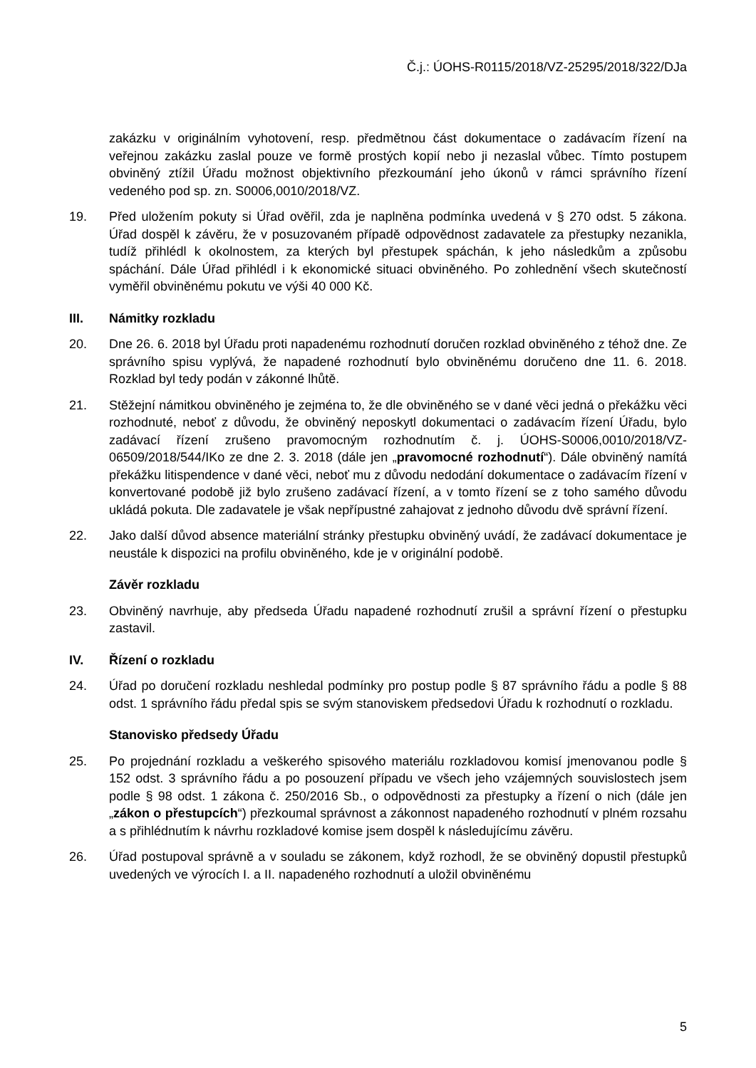Č.j.: ÚOHS-R0115/2018/VZ-25295/2018/322/DJa
zakázku v originálním vyhotovení, resp. předmětnou část dokumentace o zadávacím řízení na veřejnou zakázku zaslal pouze ve formě prostých kopií nebo ji nezaslal vůbec. Tímto postupem obviněný ztížil Úřadu možnost objektivního přezkoumání jeho úkonů v rámci správního řízení vedeného pod sp. zn. S0006,0010/2018/VZ.
19. Před uložením pokuty si Úřad ověřil, zda je naplněna podmínka uvedená v § 270 odst. 5 zákona. Úřad dospěl k závěru, že v posuzovaném případě odpovědnost zadavatele za přestupky nezanikla, tudíž přihlédl k okolnostem, za kterých byl přestupek spáchán, k jeho následkům a způsobu spáchání. Dále Úřad přihlédl i k ekonomické situaci obviněného. Po zohlednění všech skutečností vyměřil obviněnému pokutu ve výši 40 000 Kč.
III. Námitky rozkladu
20. Dne 26. 6. 2018 byl Úřadu proti napadenému rozhodnutí doručen rozklad obviněného z téhož dne. Ze správního spisu vyplývá, že napadené rozhodnutí bylo obviněnému doručeno dne 11. 6. 2018. Rozklad byl tedy podán v zákonné lhůtě.
21. Stěžejní námitkou obviněného je zejména to, že dle obviněného se v dané věci jedná o překážku věci rozhodnuté, neboť z důvodu, že obviněný neposkytl dokumentaci o zadávacím řízení Úřadu, bylo zadávací řízení zrušeno pravomocným rozhodnutím č. j. ÚOHS-S0006,0010/2018/VZ-06509/2018/544/IKo ze dne 2. 3. 2018 (dále jen „pravomocné rozhodnutí“). Dále obviněný namítá překážku litispendence v dané věci, neboť mu z důvodu nedodání dokumentace o zadávacím řízení v konvertované podobě již bylo zrušeno zadávací řízení, a v tomto řízení se z toho samého důvodu ukládá pokuta. Dle zadavatele je však nepřípustné zahajovat z jednoho důvodu dvě správní řízení.
22. Jako další důvod absence materiální stránky přestupku obviněný uvádí, že zadávací dokumentace je neustále k dispozici na profilu obviněného, kde je v originální podobě.
Závěr rozkladu
23. Obviněný navrhuje, aby předseda Úřadu napadené rozhodnutí zrušil a správní řízení o přestupku zastavil.
IV. Řízení o rozkladu
24. Úřad po doručení rozkladu neshledal podmínky pro postup podle § 87 správního řádu a podle § 88 odst. 1 správního řádu předal spis se svým stanoviskem předsedovi Úřadu k rozhodnutí o rozkladu.
Stanovisko předsedy Úřadu
25. Po projednání rozkladu a veškerého spisového materiálu rozkladovou komisí jmenovanou podle § 152 odst. 3 správního řádu a po posouzení případu ve všech jeho vzájemných souvislostech jsem podle § 98 odst. 1 zákona č. 250/2016 Sb., o odpovědnosti za přestupky a řízení o nich (dále jen „zákon o přestupcích“) přezkoumal správnost a zákonnost napadeného rozhodnutí v plném rozsahu a s přihlédnutím k návrhu rozkladové komise jsem dospěl k následujícímu závěru.
26. Úřad postupoval správně a v souladu se zákonem, když rozhodl, že se obviněný dopustil přestupků uvedených ve výrocích I. a II. napadeného rozhodnutí a uložil obviněnému
5